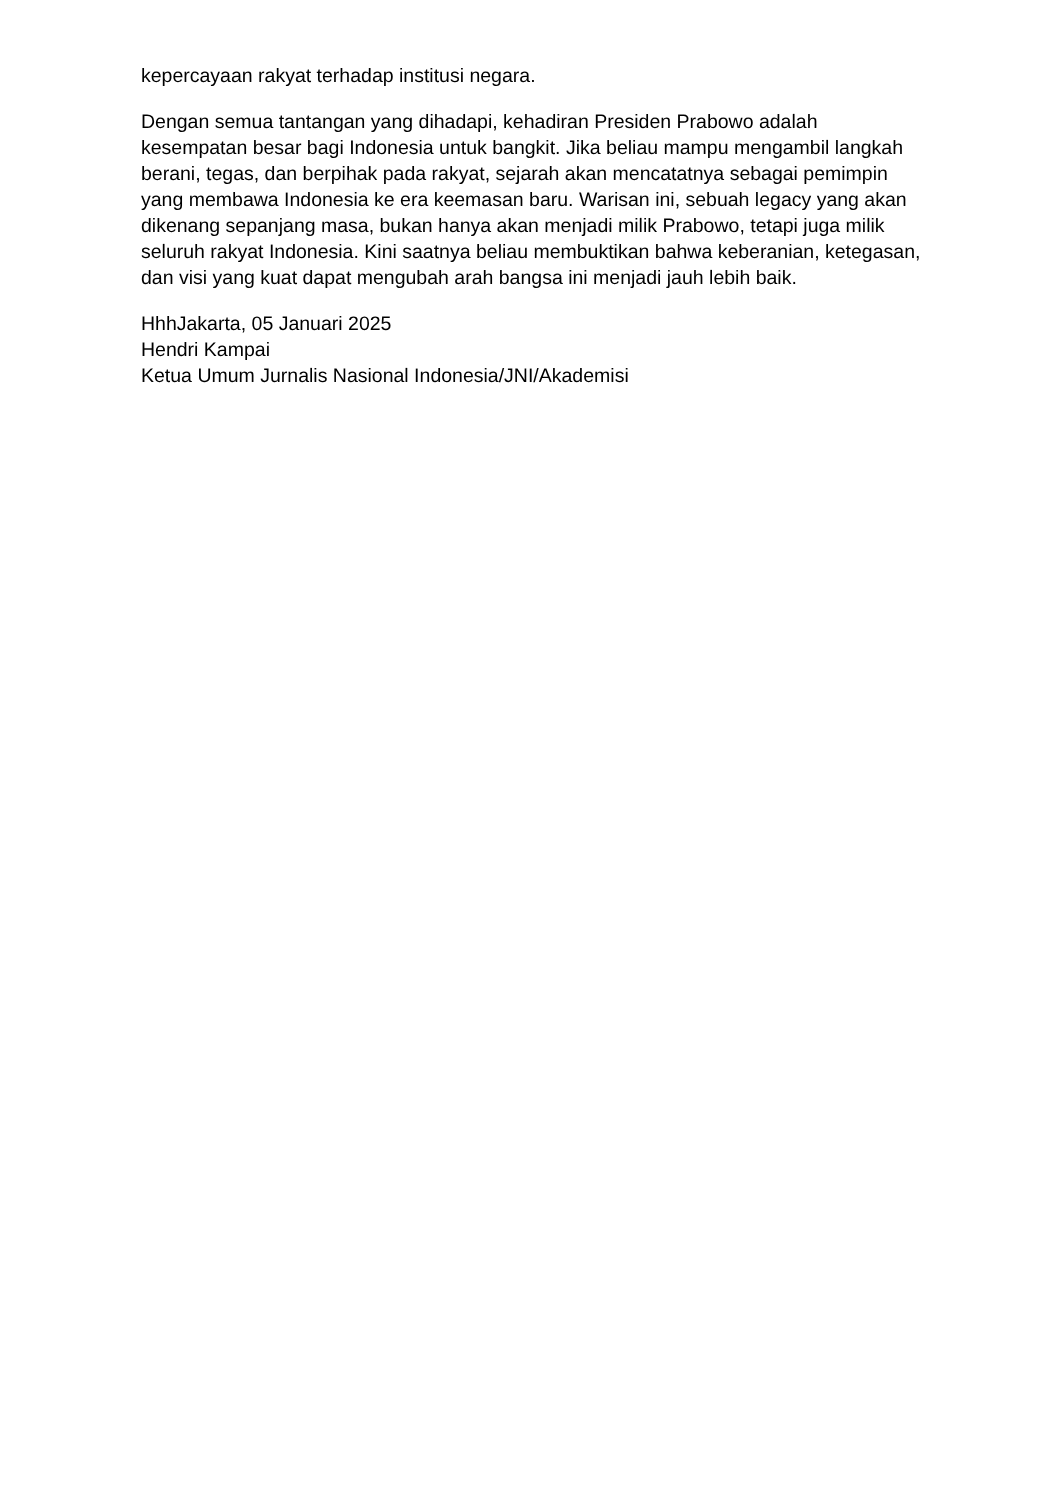kepercayaan rakyat terhadap institusi negara.
Dengan semua tantangan yang dihadapi, kehadiran Presiden Prabowo adalah kesempatan besar bagi Indonesia untuk bangkit. Jika beliau mampu mengambil langkah berani, tegas, dan berpihak pada rakyat, sejarah akan mencatatnya sebagai pemimpin yang membawa Indonesia ke era keemasan baru. Warisan ini, sebuah legacy yang akan dikenang sepanjang masa, bukan hanya akan menjadi milik Prabowo, tetapi juga milik seluruh rakyat Indonesia. Kini saatnya beliau membuktikan bahwa keberanian, ketegasan, dan visi yang kuat dapat mengubah arah bangsa ini menjadi jauh lebih baik.
HhhJakarta, 05 Januari 2025
Hendri Kampai
Ketua Umum Jurnalis Nasional Indonesia/JNI/Akademisi